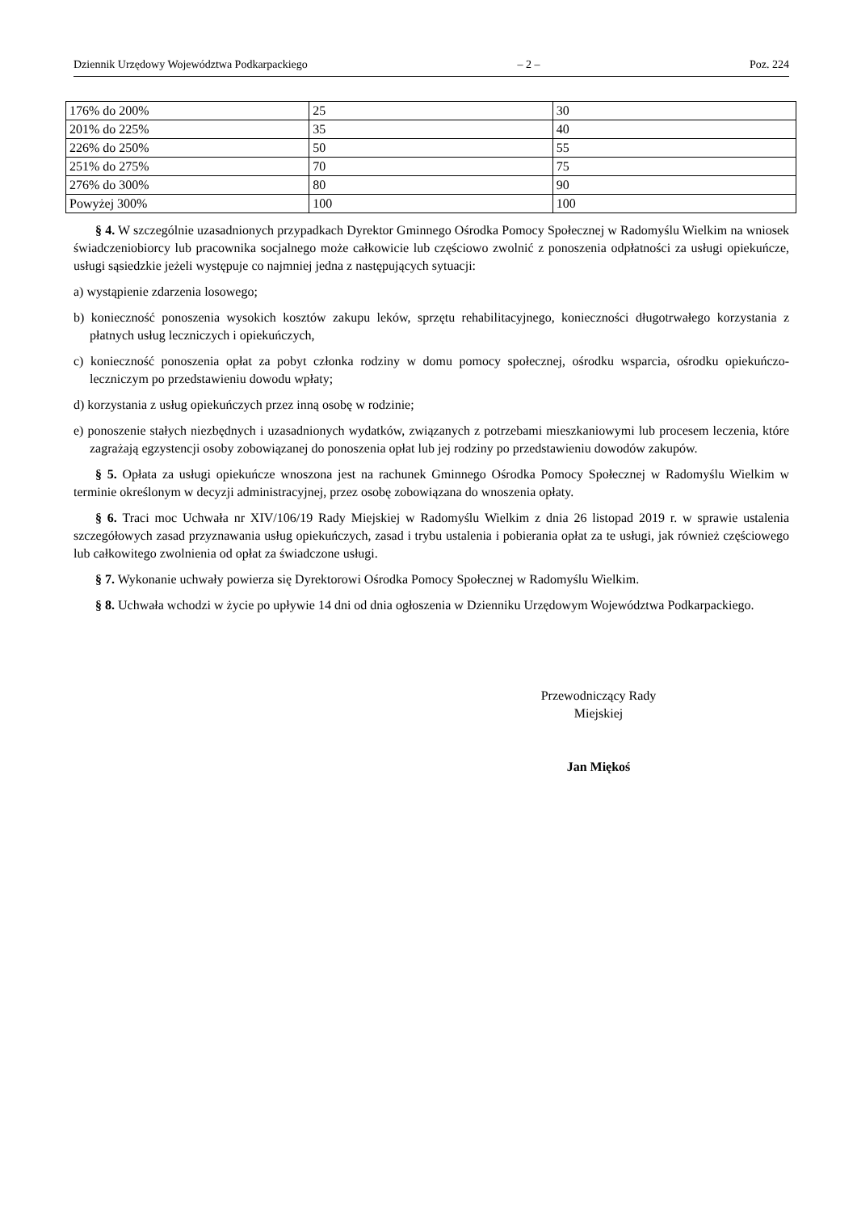Dziennik Urzędowy Województwa Podkarpackiego – 2 – Poz. 224
| 176% do 200% | 25 | 30 |
| 201% do 225% | 35 | 40 |
| 226% do 250% | 50 | 55 |
| 251% do 275% | 70 | 75 |
| 276% do 300% | 80 | 90 |
| Powyżej 300% | 100 | 100 |
§ 4. W szczególnie uzasadnionych przypadkach Dyrektor Gminnego Ośrodka Pomocy Społecznej w Radomyślu Wielkim na wniosek świadczeniobiorcy lub pracownika socjalnego może całkowicie lub częściowo zwolnić z ponoszenia odpłatności za usługi opiekuńcze, usługi sąsiedzkie jeżeli występuje co najmniej jedna z następujących sytuacji:
a) wystąpienie zdarzenia losowego;
b) konieczność ponoszenia wysokich kosztów zakupu leków, sprzętu rehabilitacyjnego, konieczności długotrwałego korzystania z płatnych usług leczniczych i opiekuńczych,
c) konieczność ponoszenia opłat za pobyt członka rodziny w domu pomocy społecznej, ośrodku wsparcia, ośrodku opiekuńczo- leczniczym po przedstawieniu dowodu wpłaty;
d) korzystania z usług opiekuńczych przez inną osobę w rodzinie;
e) ponoszenie stałych niezbędnych i uzasadnionych wydatków, związanych z potrzebami mieszkaniowymi lub procesem leczenia, które zagrażają egzystencji osoby zobowiązanej do ponoszenia opłat lub jej rodziny po przedstawieniu dowodów zakupów.
§ 5. Opłata za usługi opiekuńcze wnoszona jest na rachunek Gminnego Ośrodka Pomocy Społecznej w Radomyślu Wielkim w terminie określonym w decyzji administracyjnej, przez osobę zobowiązana do wnoszenia opłaty.
§ 6. Traci moc Uchwała nr XIV/106/19 Rady Miejskiej w Radomyślu Wielkim z dnia 26 listopad 2019 r. w sprawie ustalenia szczegółowych zasad przyznawania usług opiekuńczych, zasad i trybu ustalenia i pobierania opłat za te usługi, jak również częściowego lub całkowitego zwolnienia od opłat za świadczone usługi.
§ 7. Wykonanie uchwały powierza się Dyrektorowi Ośrodka Pomocy Społecznej w Radomyślu Wielkim.
§ 8. Uchwała wchodzi w życie po upływie 14 dni od dnia ogłoszenia w Dzienniku Urzędowym Województwa Podkarpackiego.
Przewodniczący Rady
Miejskiej
Jan Miękoś